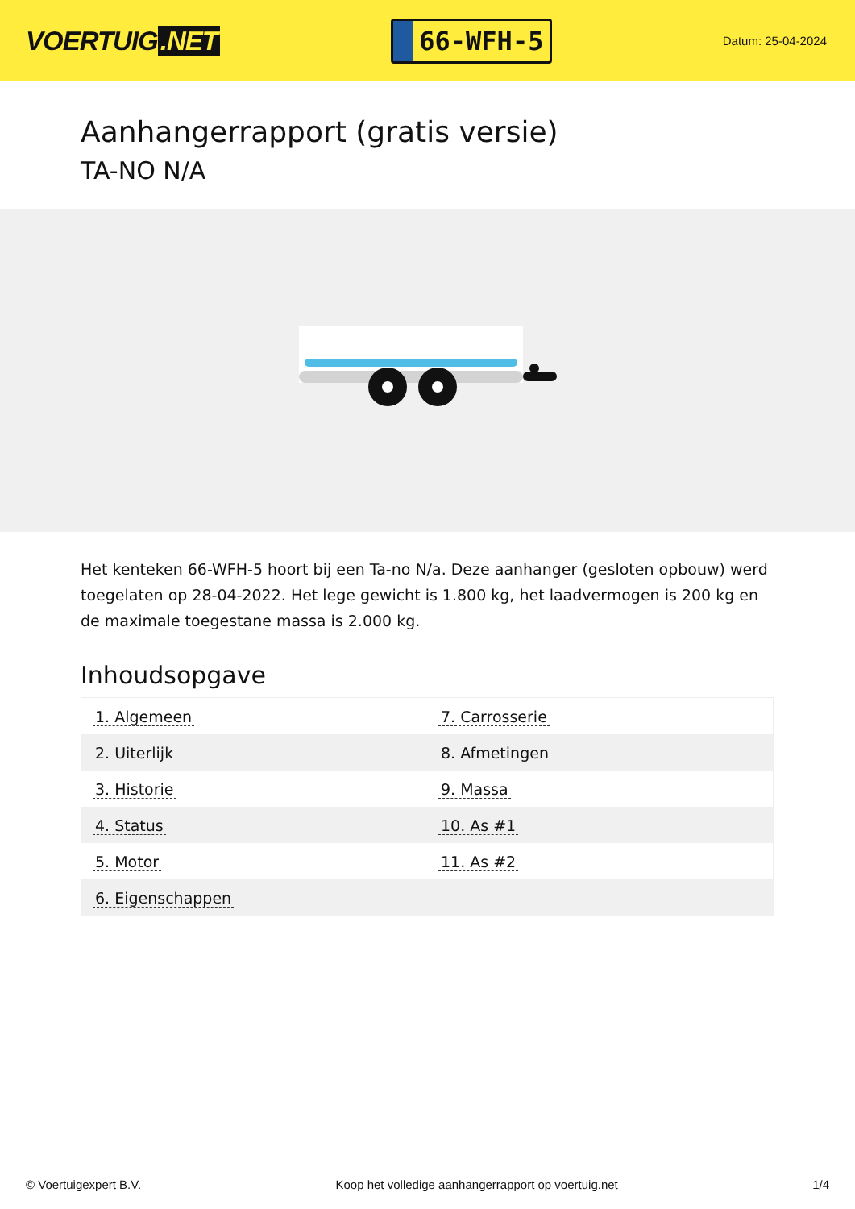VOERTUIG.NET
66-WFH-5
Datum: 25-04-2024
Aanhangerrapport (gratis versie)
TA-NO N/A
Het kenteken 66-WFH-5 hoort bij een Ta-no N/a. Deze aanhanger (gesloten opbouw) werd toegelaten op 28-04-2022. Het lege gewicht is 1.800 kg, het laadvermogen is 200 kg en de maximale toegestane massa is 2.000 kg.
Inhoudsopgave
| 1. Algemeen | 7. Carrosserie |
| 2. Uiterlijk | 8. Afmetingen |
| 3. Historie | 9. Massa |
| 4. Status | 10. As #1 |
| 5. Motor | 11. As #2 |
| 6. Eigenschappen | |
© Voertuigexpert B.V. Koop het volledige aanhangerrapport op voertuig.net 1/4